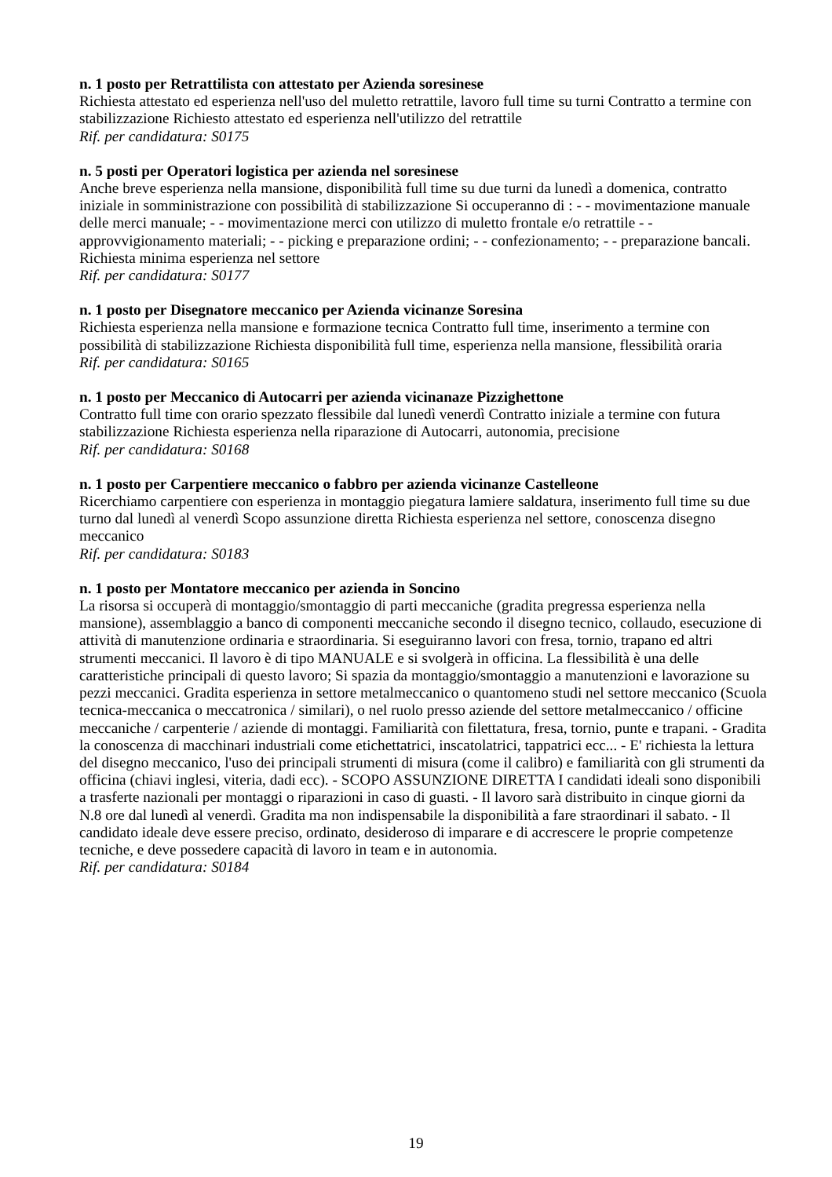n. 1 posto per Retrattilista con attestato per Azienda soresinese
Richiesta attestato ed esperienza nell'uso del muletto retrattile, lavoro full time su turni Contratto a termine con stabilizzazione Richiesto attestato ed esperienza nell'utilizzo del retrattile
Rif. per candidatura: S0175
n. 5 posti per Operatori logistica per azienda nel soresinese
Anche breve esperienza nella mansione, disponibilità full time su due turni da lunedì a domenica, contratto iniziale in somministrazione con possibilità di stabilizzazione Si occuperanno di : - - movimentazione manuale delle merci manuale; - - movimentazione merci con utilizzo di muletto frontale e/o retrattile - - approvvigionamento materiali; - - picking e preparazione ordini; - - confezionamento; - - preparazione bancali. Richiesta minima esperienza nel settore
Rif. per candidatura: S0177
n. 1 posto per Disegnatore meccanico per Azienda vicinanze Soresina
Richiesta esperienza nella mansione e formazione tecnica Contratto full time, inserimento a termine con possibilità di stabilizzazione Richiesta disponibilità full time, esperienza nella mansione, flessibilità oraria
Rif. per candidatura: S0165
n. 1 posto per Meccanico di Autocarri per azienda vicinanaze Pizzighettone
Contratto full time con orario spezzato flessibile dal lunedì venerdì Contratto iniziale a termine con futura stabilizzazione Richiesta esperienza nella riparazione di Autocarri, autonomia, precisione
Rif. per candidatura: S0168
n. 1 posto per Carpentiere meccanico o fabbro per azienda vicinanze Castelleone
Ricerchiamo carpentiere con esperienza in montaggio piegatura lamiere saldatura, inserimento full time su due turno dal lunedì al venerdì Scopo assunzione diretta Richiesta esperienza nel settore, conoscenza disegno meccanico
Rif. per candidatura: S0183
n. 1 posto per Montatore meccanico per azienda in Soncino
La risorsa si occuperà di montaggio/smontaggio di parti meccaniche (gradita pregressa esperienza nella mansione), assemblaggio a banco di componenti meccaniche secondo il disegno tecnico, collaudo, esecuzione di attività di manutenzione ordinaria e straordinaria. Si eseguiranno lavori con fresa, tornio, trapano ed altri strumenti meccanici. Il lavoro è di tipo MANUALE e si svolgerà in officina. La flessibilità è una delle caratteristiche principali di questo lavoro; Si spazia da montaggio/smontaggio a manutenzioni e lavorazione su pezzi meccanici. Gradita esperienza in settore metalmeccanico o quantomeno studi nel settore meccanico (Scuola tecnica-meccanica o meccatronica / similari), o nel ruolo presso aziende del settore metalmeccanico / officine meccaniche / carpenterie / aziende di montaggi. Familiarità con filettatura, fresa, tornio, punte e trapani. - Gradita la conoscenza di macchinari industriali come etichettatrici, inscatolatrici, tappatrici ecc... - E' richiesta la lettura del disegno meccanico, l'uso dei principali strumenti di misura (come il calibro) e familiarità con gli strumenti da officina (chiavi inglesi, viteria, dadi ecc). - SCOPO ASSUNZIONE DIRETTA I candidati ideali sono disponibili a trasferte nazionali per montaggi o riparazioni in caso di guasti. - Il lavoro sarà distribuito in cinque giorni da N.8 ore dal lunedì al venerdì. Gradita ma non indispensabile la disponibilità a fare straordinari il sabato. - Il candidato ideale deve essere preciso, ordinato, desideroso di imparare e di accrescere le proprie competenze tecniche, e deve possedere capacità di lavoro in team e in autonomia.
Rif. per candidatura: S0184
19